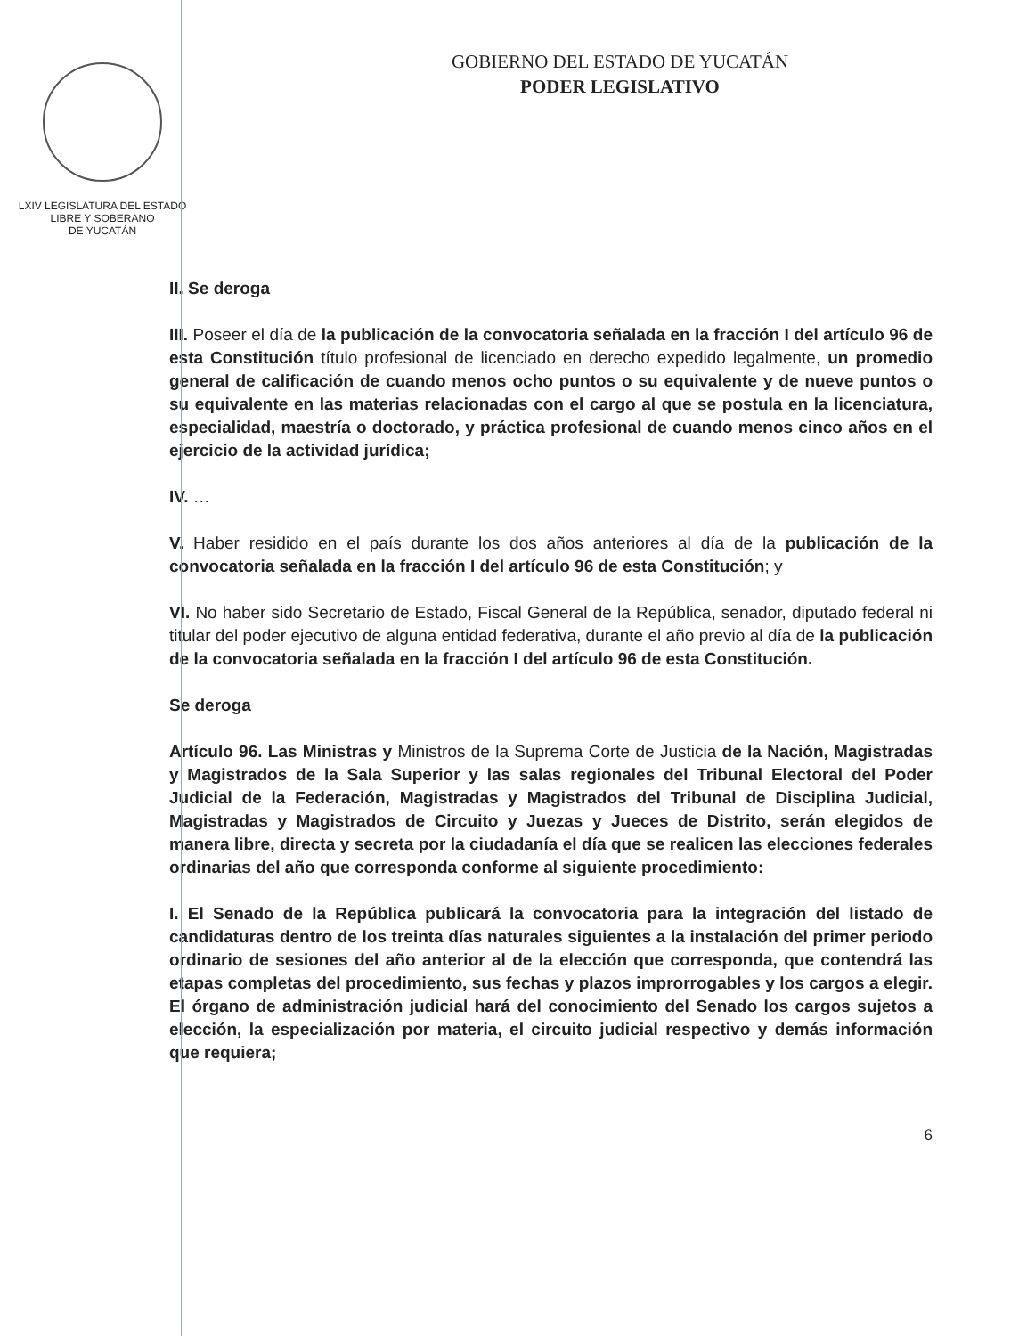LXIV LEGISLATURA DEL ESTADO
LIBRE Y SOBERANO
DE YUCATÁN
GOBIERNO DEL ESTADO DE YUCATÁN
PODER LEGISLATIVO
II. Se deroga
III. Poseer el día de la publicación de la convocatoria señalada en la fracción I del artículo 96 de esta Constitución título profesional de licenciado en derecho expedido legalmente, un promedio general de calificación de cuando menos ocho puntos o su equivalente y de nueve puntos o su equivalente en las materias relacionadas con el cargo al que se postula en la licenciatura, especialidad, maestría o doctorado, y práctica profesional de cuando menos cinco años en el ejercicio de la actividad jurídica;
IV. …
V. Haber residido en el país durante los dos años anteriores al día de la publicación de la convocatoria señalada en la fracción I del artículo 96 de esta Constitución; y
VI. No haber sido Secretario de Estado, Fiscal General de la República, senador, diputado federal ni titular del poder ejecutivo de alguna entidad federativa, durante el año previo al día de la publicación de la convocatoria señalada en la fracción I del artículo 96 de esta Constitución.
Se deroga
Artículo 96. Las Ministras y Ministros de la Suprema Corte de Justicia de la Nación, Magistradas y Magistrados de la Sala Superior y las salas regionales del Tribunal Electoral del Poder Judicial de la Federación, Magistradas y Magistrados del Tribunal de Disciplina Judicial, Magistradas y Magistrados de Circuito y Juezas y Jueces de Distrito, serán elegidos de manera libre, directa y secreta por la ciudadanía el día que se realicen las elecciones federales ordinarias del año que corresponda conforme al siguiente procedimiento:
I. El Senado de la República publicará la convocatoria para la integración del listado de candidaturas dentro de los treinta días naturales siguientes a la instalación del primer periodo ordinario de sesiones del año anterior al de la elección que corresponda, que contendrá las etapas completas del procedimiento, sus fechas y plazos improrrogables y los cargos a elegir. El órgano de administración judicial hará del conocimiento del Senado los cargos sujetos a elección, la especialización por materia, el circuito judicial respectivo y demás información que requiera;
6